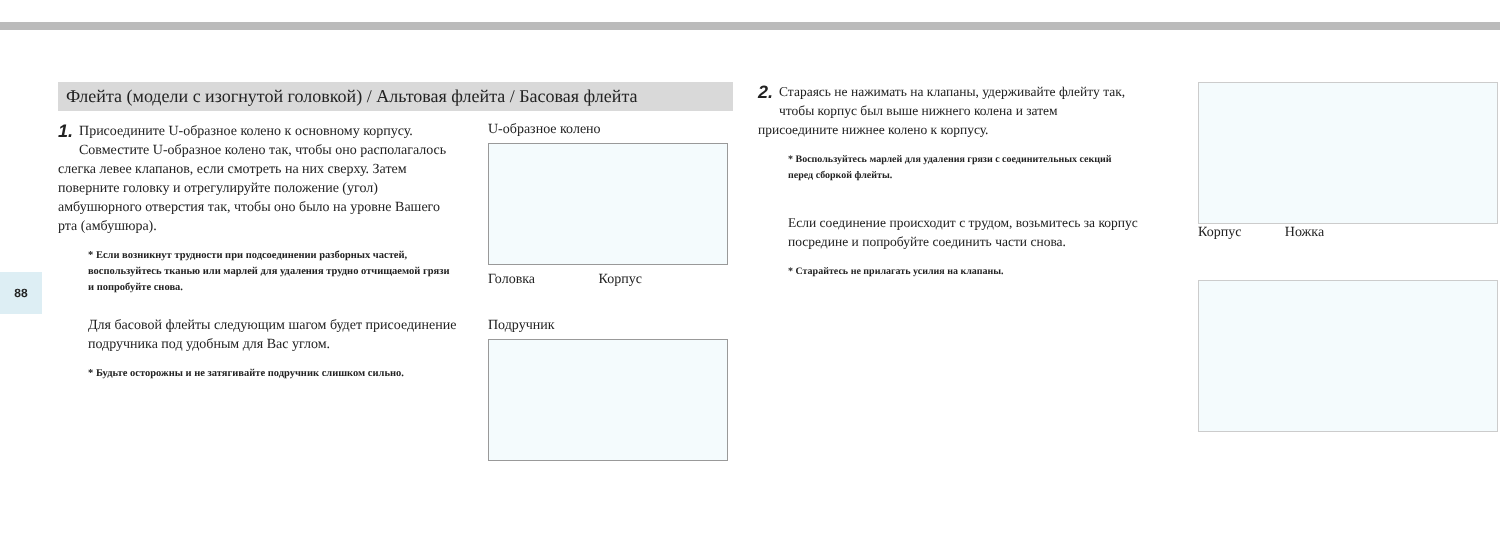88
Флейта (модели с изогнутой головкой) / Альтовая флейта / Басовая флейта
1. Присоедините U-образное колено к основному корпусу. Совместите U-образное колено так, чтобы оно располагалось слегка левее клапанов, если смотреть на них сверху. Затем поверните головку и отрегулируйте положение (угол) амбушюрного отверстия так, чтобы оно было на уровне Вашего рта (амбушюра).
* Если возникнут трудности при подсоединении разборных частей, воспользуйтесь тканью или марлей для удаления трудно отчищаемой грязи и попробуйте снова.
Для басовой флейты следующим шагом будет присоединение подручника под удобным для Вас углом.
* Будьте осторожны и не затягивайте подручник слишком сильно.
U-образное колено
Головка Корпус
Подручник
2. Стараясь не нажимать на клапаны, удерживайте флейту так, чтобы корпус был выше нижнего колена и затем присоедините нижнее колено к корпусу.
* Воспользуйтесь марлей для удаления грязи с соединительных секций перед сборкой флейты.
Если соединение происходит с трудом, возьмитесь за корпус посредине и попробуйте соединить части снова.
* Старайтесь не прилагать усилия на клапаны.
Корпус Ножка